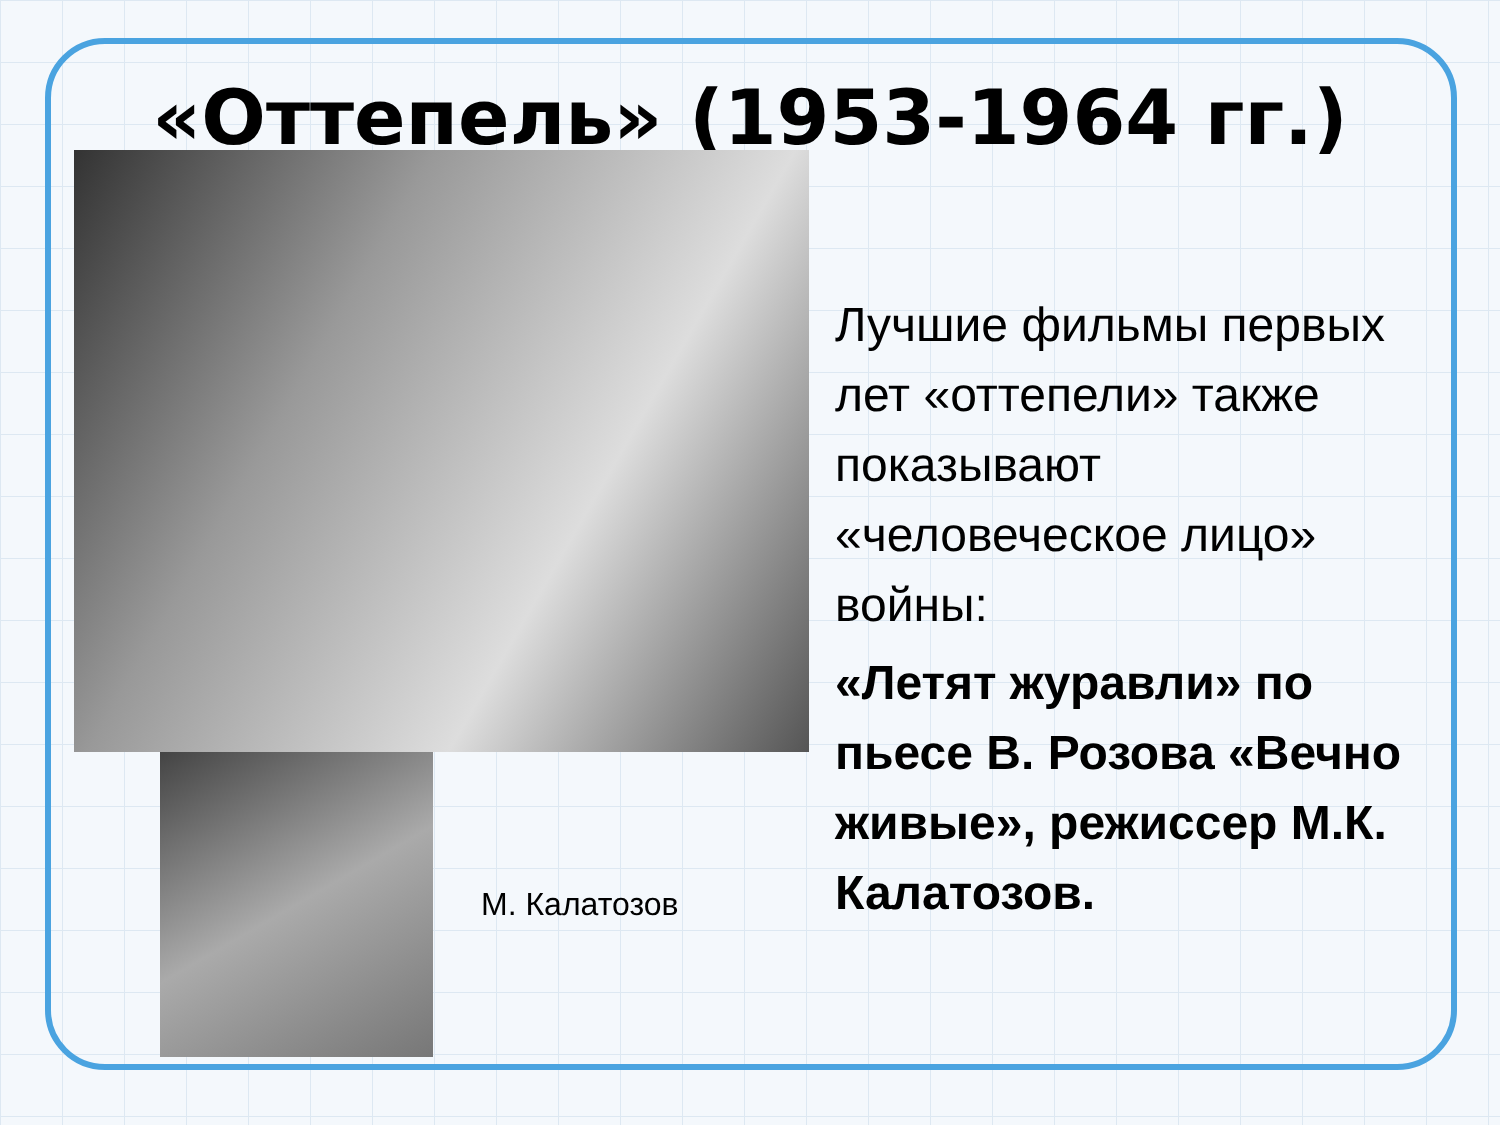«Оттепель» (1953-1964 гг.)
М. Калатозов
Лучшие фильмы первых лет «оттепели» также показывают «человеческое лицо» войны:
«Летят журавли» по пьесе В. Розова «Вечно живые», режиссер М.К. Калатозов.